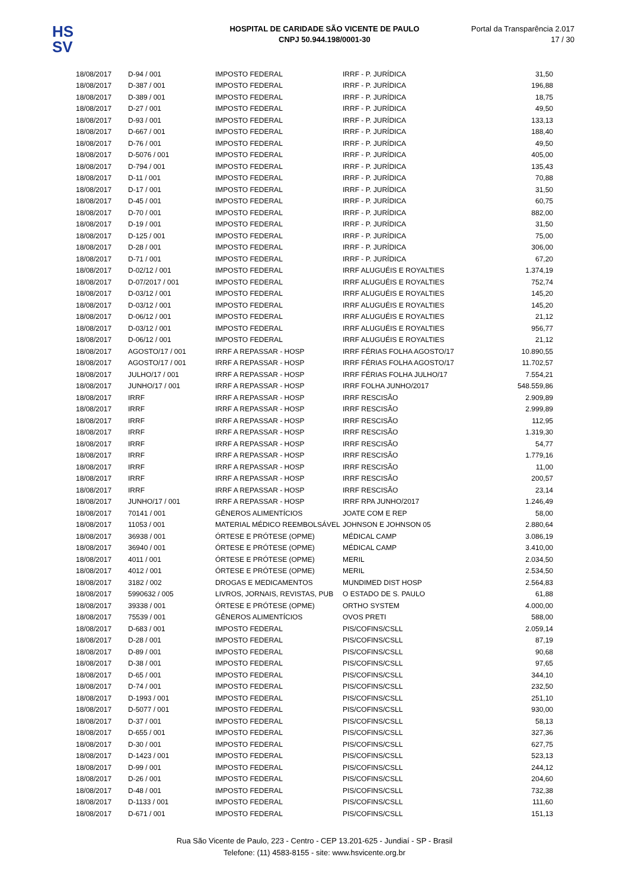HS
SV
HOSPITAL DE CARIDADE SÃO VICENTE DE PAULO
CNPJ 50.944.198/0001-30
Portal da Transparência 2.017
17 / 30
| 18/08/2017 | D-94 / 001 | IMPOSTO FEDERAL | IRRF - P. JURÍDICA | 31,50 |
| 18/08/2017 | D-387 / 001 | IMPOSTO FEDERAL | IRRF - P. JURÍDICA | 196,88 |
| 18/08/2017 | D-389 / 001 | IMPOSTO FEDERAL | IRRF - P. JURÍDICA | 18,75 |
| 18/08/2017 | D-27 / 001 | IMPOSTO FEDERAL | IRRF - P. JURÍDICA | 49,50 |
| 18/08/2017 | D-93 / 001 | IMPOSTO FEDERAL | IRRF - P. JURÍDICA | 133,13 |
| 18/08/2017 | D-667 / 001 | IMPOSTO FEDERAL | IRRF - P. JURÍDICA | 188,40 |
| 18/08/2017 | D-76 / 001 | IMPOSTO FEDERAL | IRRF - P. JURÍDICA | 49,50 |
| 18/08/2017 | D-5076 / 001 | IMPOSTO FEDERAL | IRRF - P. JURÍDICA | 405,00 |
| 18/08/2017 | D-794 / 001 | IMPOSTO FEDERAL | IRRF - P. JURÍDICA | 135,43 |
| 18/08/2017 | D-11 / 001 | IMPOSTO FEDERAL | IRRF - P. JURÍDICA | 70,88 |
| 18/08/2017 | D-17 / 001 | IMPOSTO FEDERAL | IRRF - P. JURÍDICA | 31,50 |
| 18/08/2017 | D-45 / 001 | IMPOSTO FEDERAL | IRRF - P. JURÍDICA | 60,75 |
| 18/08/2017 | D-70 / 001 | IMPOSTO FEDERAL | IRRF - P. JURÍDICA | 882,00 |
| 18/08/2017 | D-19 / 001 | IMPOSTO FEDERAL | IRRF - P. JURÍDICA | 31,50 |
| 18/08/2017 | D-125 / 001 | IMPOSTO FEDERAL | IRRF - P. JURÍDICA | 75,00 |
| 18/08/2017 | D-28 / 001 | IMPOSTO FEDERAL | IRRF - P. JURÍDICA | 306,00 |
| 18/08/2017 | D-71 / 001 | IMPOSTO FEDERAL | IRRF - P. JURÍDICA | 67,20 |
| 18/08/2017 | D-02/12 / 001 | IMPOSTO FEDERAL | IRRF ALUGUÉIS E ROYALTIES | 1.374,19 |
| 18/08/2017 | D-07/2017 / 001 | IMPOSTO FEDERAL | IRRF ALUGUÉIS E ROYALTIES | 752,74 |
| 18/08/2017 | D-03/12 / 001 | IMPOSTO FEDERAL | IRRF ALUGUÉIS E ROYALTIES | 145,20 |
| 18/08/2017 | D-03/12 / 001 | IMPOSTO FEDERAL | IRRF ALUGUÉIS E ROYALTIES | 145,20 |
| 18/08/2017 | D-06/12 / 001 | IMPOSTO FEDERAL | IRRF ALUGUÉIS E ROYALTIES | 21,12 |
| 18/08/2017 | D-03/12 / 001 | IMPOSTO FEDERAL | IRRF ALUGUÉIS E ROYALTIES | 956,77 |
| 18/08/2017 | D-06/12 / 001 | IMPOSTO FEDERAL | IRRF ALUGUÉIS E ROYALTIES | 21,12 |
| 18/08/2017 | AGOSTO/17 / 001 | IRRF A REPASSAR - HOSP | IRRF FÉRIAS FOLHA AGOSTO/17 | 10.890,55 |
| 18/08/2017 | AGOSTO/17 / 001 | IRRF A REPASSAR - HOSP | IRRF FÉRIAS FOLHA AGOSTO/17 | 11.702,57 |
| 18/08/2017 | JULHO/17 / 001 | IRRF A REPASSAR - HOSP | IRRF FÉRIAS FOLHA JULHO/17 | 7.554,21 |
| 18/08/2017 | JUNHO/17 / 001 | IRRF A REPASSAR - HOSP | IRRF FOLHA JUNHO/2017 | 548.559,86 |
| 18/08/2017 | IRRF | IRRF A REPASSAR - HOSP | IRRF RESCISÃO | 2.909,89 |
| 18/08/2017 | IRRF | IRRF A REPASSAR - HOSP | IRRF RESCISÃO | 2.999,89 |
| 18/08/2017 | IRRF | IRRF A REPASSAR - HOSP | IRRF RESCISÃO | 112,95 |
| 18/08/2017 | IRRF | IRRF A REPASSAR - HOSP | IRRF RESCISÃO | 1.319,30 |
| 18/08/2017 | IRRF | IRRF A REPASSAR - HOSP | IRRF RESCISÃO | 54,77 |
| 18/08/2017 | IRRF | IRRF A REPASSAR - HOSP | IRRF RESCISÃO | 1.779,16 |
| 18/08/2017 | IRRF | IRRF A REPASSAR - HOSP | IRRF RESCISÃO | 11,00 |
| 18/08/2017 | IRRF | IRRF A REPASSAR - HOSP | IRRF RESCISÃO | 200,57 |
| 18/08/2017 | IRRF | IRRF A REPASSAR - HOSP | IRRF RESCISÃO | 23,14 |
| 18/08/2017 | JUNHO/17 / 001 | IRRF A REPASSAR - HOSP | IRRF RPA JUNHO/2017 | 1.246,49 |
| 18/08/2017 | 70141 / 001 | GÊNEROS ALIMENTÍCIOS | JOATE COM E REP | 58,00 |
| 18/08/2017 | 11053 / 001 | MATERIAL MÉDICO REEMBOLSÁVEL | JOHNSON E JOHNSON 05 | 2.880,64 |
| 18/08/2017 | 36938 / 001 | ÓRTESE E PRÓTESE (OPME) | MÉDICAL CAMP | 3.086,19 |
| 18/08/2017 | 36940 / 001 | ÓRTESE E PRÓTESE (OPME) | MÉDICAL CAMP | 3.410,00 |
| 18/08/2017 | 4011 / 001 | ÓRTESE E PRÓTESE (OPME) | MERIL | 2.034,50 |
| 18/08/2017 | 4012 / 001 | ÓRTESE E PRÓTESE (OPME) | MERIL | 2.534,50 |
| 18/08/2017 | 3182 / 002 | DROGAS E MEDICAMENTOS | MUNDIMED DIST HOSP | 2.564,83 |
| 18/08/2017 | 5990632 / 005 | LIVROS, JORNAIS, REVISTAS, PUB | O ESTADO DE S. PAULO | 61,88 |
| 18/08/2017 | 39338 / 001 | ÓRTESE E PRÓTESE (OPME) | ORTHO SYSTEM | 4.000,00 |
| 18/08/2017 | 75539 / 001 | GÊNEROS ALIMENTÍCIOS | OVOS PRETI | 588,00 |
| 18/08/2017 | D-683 / 001 | IMPOSTO FEDERAL | PIS/COFINS/CSLL | 2.059,14 |
| 18/08/2017 | D-28 / 001 | IMPOSTO FEDERAL | PIS/COFINS/CSLL | 87,19 |
| 18/08/2017 | D-89 / 001 | IMPOSTO FEDERAL | PIS/COFINS/CSLL | 90,68 |
| 18/08/2017 | D-38 / 001 | IMPOSTO FEDERAL | PIS/COFINS/CSLL | 97,65 |
| 18/08/2017 | D-65 / 001 | IMPOSTO FEDERAL | PIS/COFINS/CSLL | 344,10 |
| 18/08/2017 | D-74 / 001 | IMPOSTO FEDERAL | PIS/COFINS/CSLL | 232,50 |
| 18/08/2017 | D-1993 / 001 | IMPOSTO FEDERAL | PIS/COFINS/CSLL | 251,10 |
| 18/08/2017 | D-5077 / 001 | IMPOSTO FEDERAL | PIS/COFINS/CSLL | 930,00 |
| 18/08/2017 | D-37 / 001 | IMPOSTO FEDERAL | PIS/COFINS/CSLL | 58,13 |
| 18/08/2017 | D-655 / 001 | IMPOSTO FEDERAL | PIS/COFINS/CSLL | 327,36 |
| 18/08/2017 | D-30 / 001 | IMPOSTO FEDERAL | PIS/COFINS/CSLL | 627,75 |
| 18/08/2017 | D-1423 / 001 | IMPOSTO FEDERAL | PIS/COFINS/CSLL | 523,13 |
| 18/08/2017 | D-99 / 001 | IMPOSTO FEDERAL | PIS/COFINS/CSLL | 244,12 |
| 18/08/2017 | D-26 / 001 | IMPOSTO FEDERAL | PIS/COFINS/CSLL | 204,60 |
| 18/08/2017 | D-48 / 001 | IMPOSTO FEDERAL | PIS/COFINS/CSLL | 732,38 |
| 18/08/2017 | D-1133 / 001 | IMPOSTO FEDERAL | PIS/COFINS/CSLL | 111,60 |
| 18/08/2017 | D-671 / 001 | IMPOSTO FEDERAL | PIS/COFINS/CSLL | 151,13 |
Rua São Vicente de Paulo, 223 - Centro - CEP 13.201-625 - Jundiaí - SP - Brasil
Telefone: (11) 4583-8155 - site: www.hsvicente.org.br